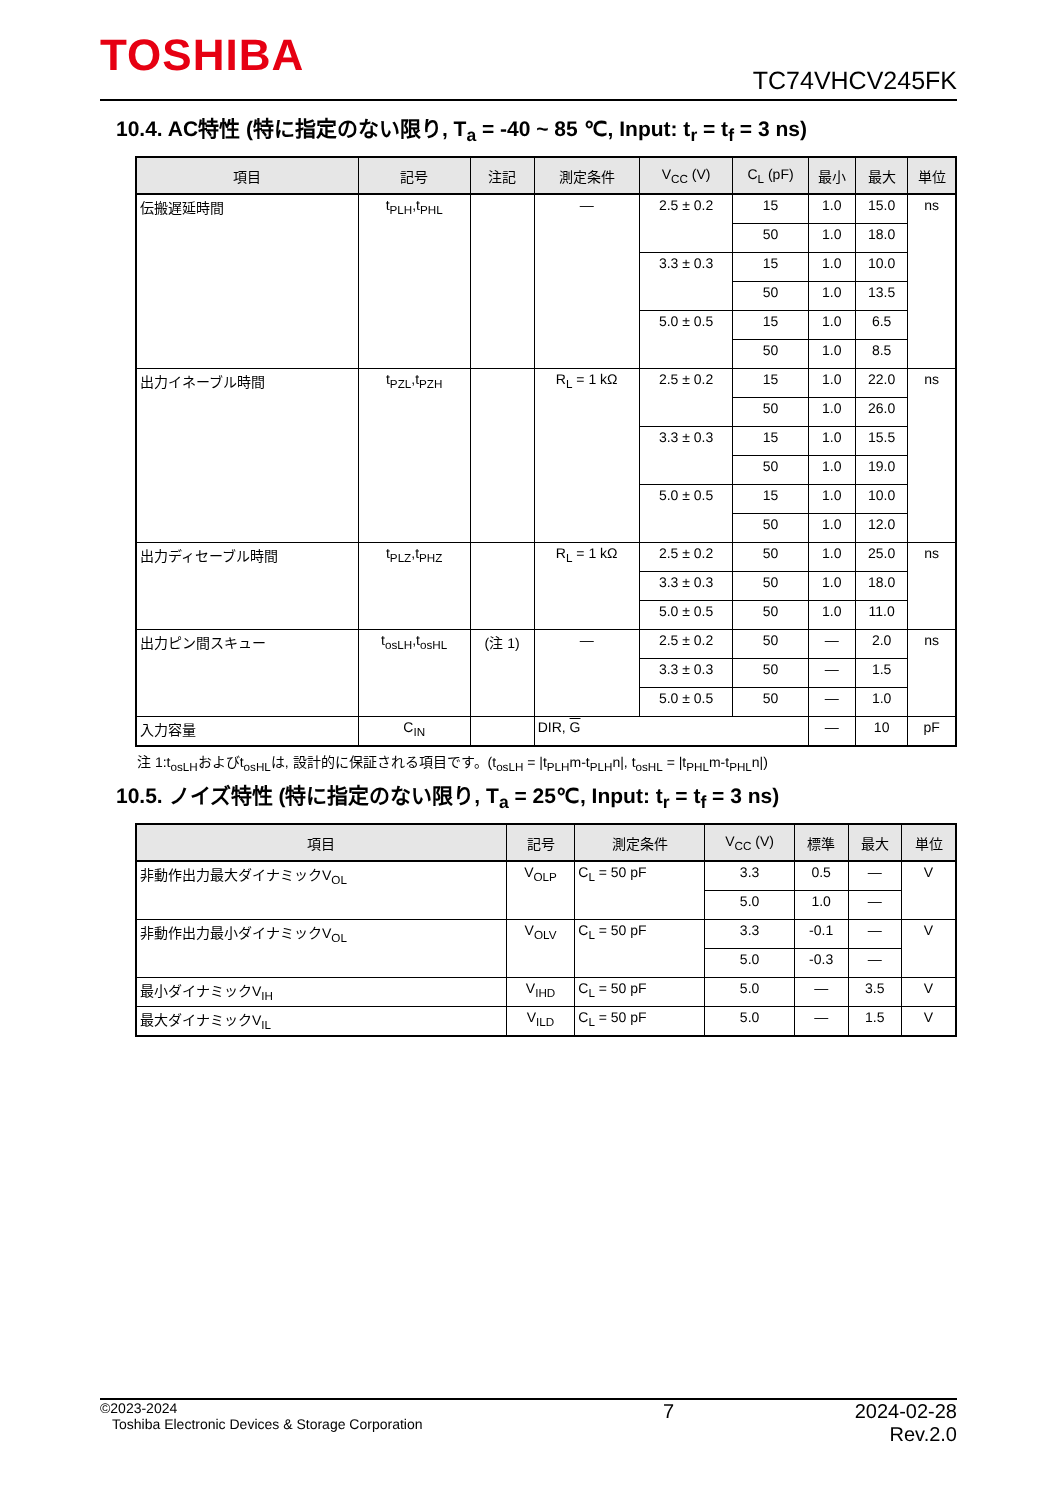TOSHIBA TC74VHCV245FK
10.4. AC特性 (特に指定のない限り, T<sub>a</sub> = -40 ~ 85 ℃, Input: t<sub>r</sub> = t<sub>f</sub> = 3 ns)
| 項目 | 記号 | 注記 | 測定条件 | V<sub>CC</sub> (V) | C<sub>L</sub> (pF) | 最小 | 最大 | 単位 |
| --- | --- | --- | --- | --- | --- | --- | --- | --- |
| 伝搬遅延時間 | t<sub>PLH</sub>,t<sub>PHL</sub> | | — | 2.5 ± 0.2 | 15 | 1.0 | 15.0 | ns |
| | | | | | 50 | 1.0 | 18.0 | |
| | | | | 3.3 ± 0.3 | 15 | 1.0 | 10.0 | |
| | | | | | 50 | 1.0 | 13.5 | |
| | | | | 5.0 ± 0.5 | 15 | 1.0 | 6.5 | |
| | | | | | 50 | 1.0 | 8.5 | |
| 出力イネーブル時間 | t<sub>PZL</sub>,t<sub>PZH</sub> | | R<sub>L</sub> = 1 kΩ | 2.5 ± 0.2 | 15 | 1.0 | 22.0 | ns |
| | | | | | 50 | 1.0 | 26.0 | |
| | | | | 3.3 ± 0.3 | 15 | 1.0 | 15.5 | |
| | | | | | 50 | 1.0 | 19.0 | |
| | | | | 5.0 ± 0.5 | 15 | 1.0 | 10.0 | |
| | | | | | 50 | 1.0 | 12.0 | |
| 出力ディセーブル時間 | t<sub>PLZ</sub>,t<sub>PHZ</sub> | | R<sub>L</sub> = 1 kΩ | 2.5 ± 0.2 | 50 | 1.0 | 25.0 | ns |
| | | | | 3.3 ± 0.3 | 50 | 1.0 | 18.0 | |
| | | | | 5.0 ± 0.5 | 50 | 1.0 | 11.0 | |
| 出力ピン間スキュー | t<sub>osLH</sub>,t<sub>osHL</sub> | (注 1) | — | 2.5 ± 0.2 | 50 | — | 2.0 | ns |
| | | | | 3.3 ± 0.3 | 50 | — | 1.5 | |
| | | | | 5.0 ± 0.5 | 50 | — | 1.0 | |
| 入力容量 | C<sub>IN</sub> | | DIR, G | | | — | 10 | pF |
注 1:t<sub>osLH</sub>およびt<sub>osHL</sub>は, 設計的に保証される項目です。(t<sub>osLH</sub> = |t<sub>PLH</sub>m-t<sub>PLH</sub>n|, t<sub>osHL</sub> = |t<sub>PHL</sub>m-t<sub>PHL</sub>n|)
10.5. ノイズ特性 (特に指定のない限り, T<sub>a</sub> = 25℃, Input: t<sub>r</sub> = t<sub>f</sub> = 3 ns)
| 項目 | 記号 | 測定条件 | V<sub>CC</sub> (V) | 標準 | 最大 | 単位 |
| --- | --- | --- | --- | --- | --- | --- |
| 非動作出力最大ダイナミックV<sub>OL</sub> | V<sub>OLP</sub> | C<sub>L</sub> = 50 pF | 3.3 | 0.5 | — | V |
| | | | 5.0 | 1.0 | — | |
| 非動作出力最小ダイナミックV<sub>OL</sub> | V<sub>OLV</sub> | C<sub>L</sub> = 50 pF | 3.3 | -0.1 | — | V |
| | | | 5.0 | -0.3 | — | |
| 最小ダイナミックV<sub>IH</sub> | V<sub>IHD</sub> | C<sub>L</sub> = 50 pF | 5.0 | — | 3.5 | V |
| 最大ダイナミックV<sub>IL</sub> | V<sub>ILD</sub> | C<sub>L</sub> = 50 pF | 5.0 | — | 1.5 | V |
©2023-2024
Toshiba Electronic Devices & Storage Corporation
7 2024-02-28
Rev.2.0